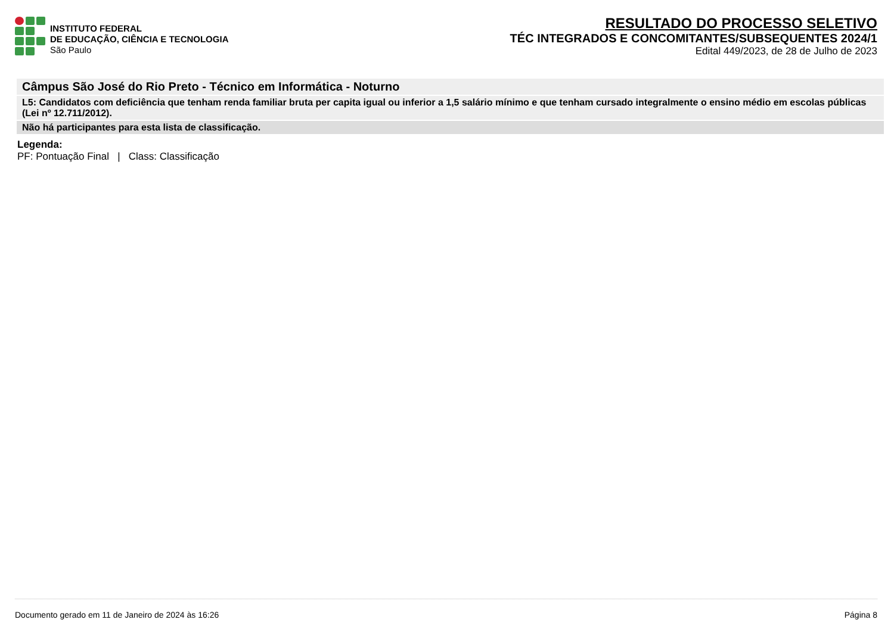INSTITUTO FEDERAL
DE EDUCAÇÃO, CIÊNCIA E TECNOLOGIA
São Paulo
RESULTADO DO PROCESSO SELETIVO
TÉC INTEGRADOS E CONCOMITANTES/SUBSEQUENTES 2024/1
Edital 449/2023, de 28 de Julho de 2023
Câmpus São José do Rio Preto - Técnico em Informática - Noturno
L5: Candidatos com deficiência que tenham renda familiar bruta per capita igual ou inferior a 1,5 salário mínimo e que tenham cursado integralmente o ensino médio em escolas públicas (Lei nº 12.711/2012).
Não há participantes para esta lista de classificação.
Legenda:
PF: Pontuação Final | Class: Classificação
Documento gerado em 11 de Janeiro de 2024 às 16:26 Página 8